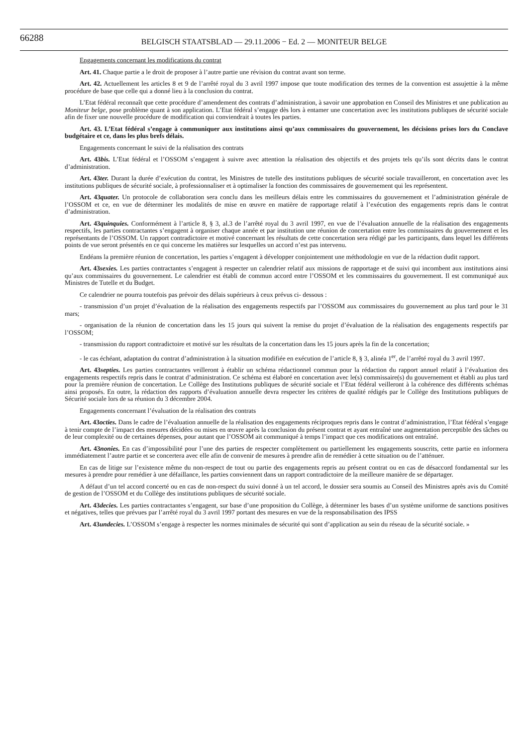66288
BELGISCH STAATSBLAD — 29.11.2006 − Ed. 2 — MONITEUR BELGE
Engagements concernant les modifications du contrat
Art. 41. Chaque partie a le droit de proposer à l’autre partie une révision du contrat avant son terme.
Art. 42. Actuellement les articles 8 et 9 de l’arrêté royal du 3 avril 1997 impose que toute modification des termes de la convention est assujettie à la même procédure de base que celle qui a donné lieu à la conclusion du contrat.
L’Etat fédéral reconnaît que cette procédure d’amendement des contrats d’administration, à savoir une approbation en Conseil des Ministres et une publication au Moniteur belge, pose problème quant à son application. L’Etat fédéral s’engage dès lors à entamer une concertation avec les institutions publiques de sécurité sociale afin de fixer une nouvelle procédure de modification qui conviendrait à toutes les parties.
Art. 43. L’Etat fédéral s’engage à communiquer aux institutions ainsi qu’aux commissaires du gouvernement, les décisions prises lors du Conclave budgétaire et ce, dans les plus brefs délais.
Engagements concernant le suivi de la réalisation des contrats
Art. 43bis. L’Etat fédéral et l’OSSOM s’engagent à suivre avec attention la réalisation des objectifs et des projets tels qu’ils sont décrits dans le contrat d’administration.
Art. 43ter. Durant la durée d’exécution du contrat, les Ministres de tutelle des institutions publiques de sécurité sociale travailleront, en concertation avec les institutions publiques de sécurité sociale, à professionnaliser et à optimaliser la fonction des commissaires de gouvernement qui les représentent.
Art. 43quater. Un protocole de collaboration sera conclu dans les meilleurs délais entre les commissaires du gouvernement et l’administration générale de l’OSSOM et ce, en vue de déterminer les modalités de mise en œuvre en matière de rapportage relatif à l’exécution des engagements repris dans le contrat d’administration.
Art. 43quinquies. Conformément à l’article 8, § 3, al.3 de l’arrêté royal du 3 avril 1997, en vue de l’évaluation annuelle de la réalisation des engagements respectifs, les parties contractantes s’engagent à organiser chaque année et par institution une réunion de concertation entre les commissaires du gouvernement et les représentants de l’OSSOM. Un rapport contradictoire et motivé concernant les résultats de cette concertation sera rédigé par les participants, dans lequel les différents points de vue seront présentés en ce qui concerne les matières sur lesquelles un accord n’est pas intervenu.
Endéans la première réunion de concertation, les parties s’engagent à développer conjointement une méthodologie en vue de la rédaction dudit rapport.
Art. 43sexies. Les parties contractantes s’engagent à respecter un calendrier relatif aux missions de rapportage et de suivi qui incombent aux institutions ainsi qu’aux commissaires du gouvernement. Le calendrier est établi de commun accord entre l’OSSOM et les commissaires du gouvernement. Il est communiqué aux Ministres de Tutelle et du Budget.
Ce calendrier ne pourra toutefois pas prévoir des délais supérieurs à ceux prévus ci- dessous :
- transmission d’un projet d’évaluation de la réalisation des engagements respectifs par l’OSSOM aux commissaires du gouvernement au plus tard pour le 31 mars;
- organisation de la réunion de concertation dans les 15 jours qui suivent la remise du projet d’évaluation de la réalisation des engagements respectifs par l’OSSOM;
- transmission du rapport contradictoire et motivé sur les résultats de la concertation dans les 15 jours après la fin de la concertation;
- le cas échéant, adaptation du contrat d’administration à la situation modifiée en exécution de l’article 8, § 3, alinéa 1<sup>er</sup>, de l’arrêté royal du 3 avril 1997.
Art. 43septies. Les parties contractantes veilleront à établir un schéma rédactionnel commun pour la rédaction du rapport annuel relatif à l’évaluation des engagements respectifs repris dans le contrat d’administration. Ce schéma est élaboré en concertation avec le(s) commissaire(s) du gouvernement et établi au plus tard pour la première réunion de concertation. Le Collège des Institutions publiques de sécurité sociale et l’Etat fédéral veilleront à la cohérence des différents schémas ainsi proposés. En outre, la rédaction des rapports d’évaluation annuelle devra respecter les critères de qualité rédigés par le Collège des Institutions publiques de Sécurité sociale lors de sa réunion du 3 décembre 2004.
Engagements concernant l’évaluation de la réalisation des contrats
Art. 43octies. Dans le cadre de l’évaluation annuelle de la réalisation des engagements réciproques repris dans le contrat d’administration, l’Etat fédéral s’engage à tenir compte de l’impact des mesures décidées ou mises en œuvre après la conclusion du présent contrat et ayant entraîné une augmentation perceptible des tâches ou de leur complexité ou de certaines dépenses, pour autant que l’OSSOM ait communiqué à temps l’impact que ces modifications ont entraîné.
Art. 43nonies. En cas d’impossibilité pour l’une des parties de respecter complètement ou partiellement les engagements souscrits, cette partie en informera immédiatement l’autre partie et se concertera avec elle afin de convenir de mesures à prendre afin de remédier à cette situation ou de l’atténuer.
En cas de litige sur l’existence même du non-respect de tout ou partie des engagements repris au présent contrat ou en cas de désaccord fondamental sur les mesures à prendre pour remédier à une défaillance, les parties conviennent dans un rapport contradictoire de la meilleure manière de se départager.
A défaut d’un tel accord concerté ou en cas de non-respect du suivi donné à un tel accord, le dossier sera soumis au Conseil des Ministres après avis du Comité de gestion de l’OSSOM et du Collège des institutions publiques de sécurité sociale.
Art. 43decies. Les parties contractantes s’engagent, sur base d’une proposition du Collège, à déterminer les bases d’un système uniforme de sanctions positives et négatives, telles que prévues par l’arrêté royal du 3 avril 1997 portant des mesures en vue de la responsabilisation des IPSS
Art. 43undecies. L’OSSOM s’engage à respecter les normes minimales de sécurité qui sont d’application au sein du réseau de la sécurité sociale. »